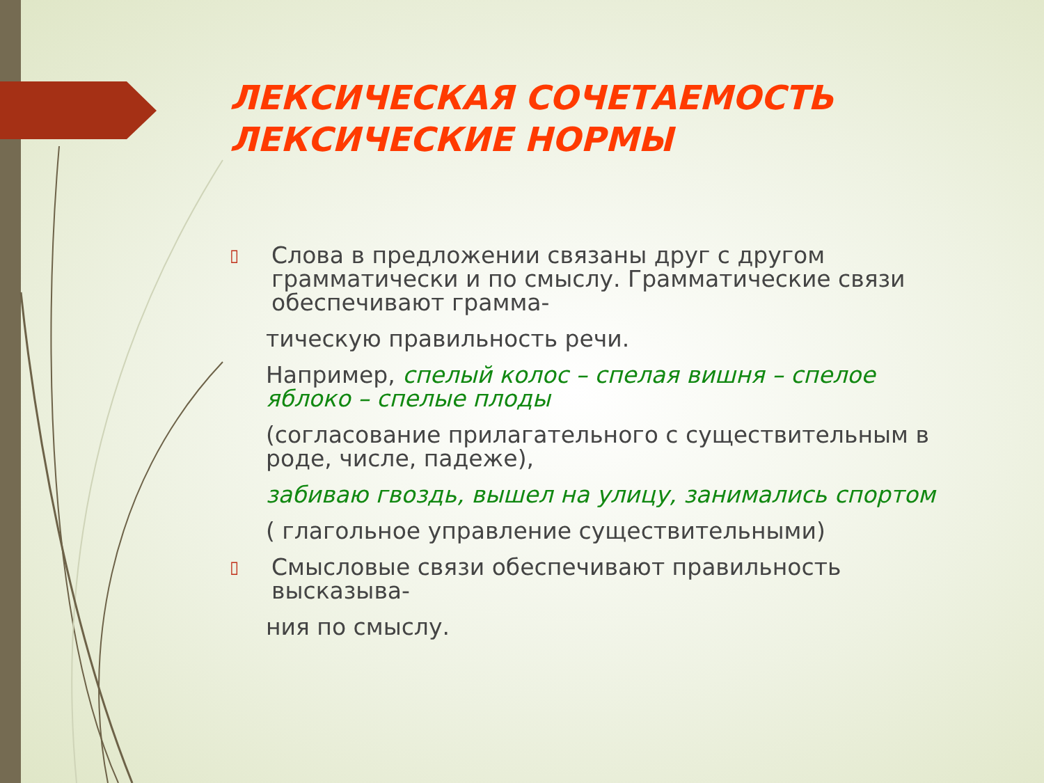ЛЕКСИЧЕСКАЯ СОЧЕТАЕМОСТЬ
ЛЕКСИЧЕСКИЕ НОРМЫ
▯ Слова в предложении связаны друг с другом грамматически и по смыслу. Грамматические связи обеспечивают грамма-
тическую правильность речи.
Например, спелый колос – спелая вишня – спелое яблоко – спелые плоды
(согласование прилагательного с существительным в роде, числе, падеже),
забиваю гвоздь, вышел на улицу, занимались спортом
( глагольное управление существительными)
▯ Смысловые связи обеспечивают правильность высказыва-
ния по смыслу.